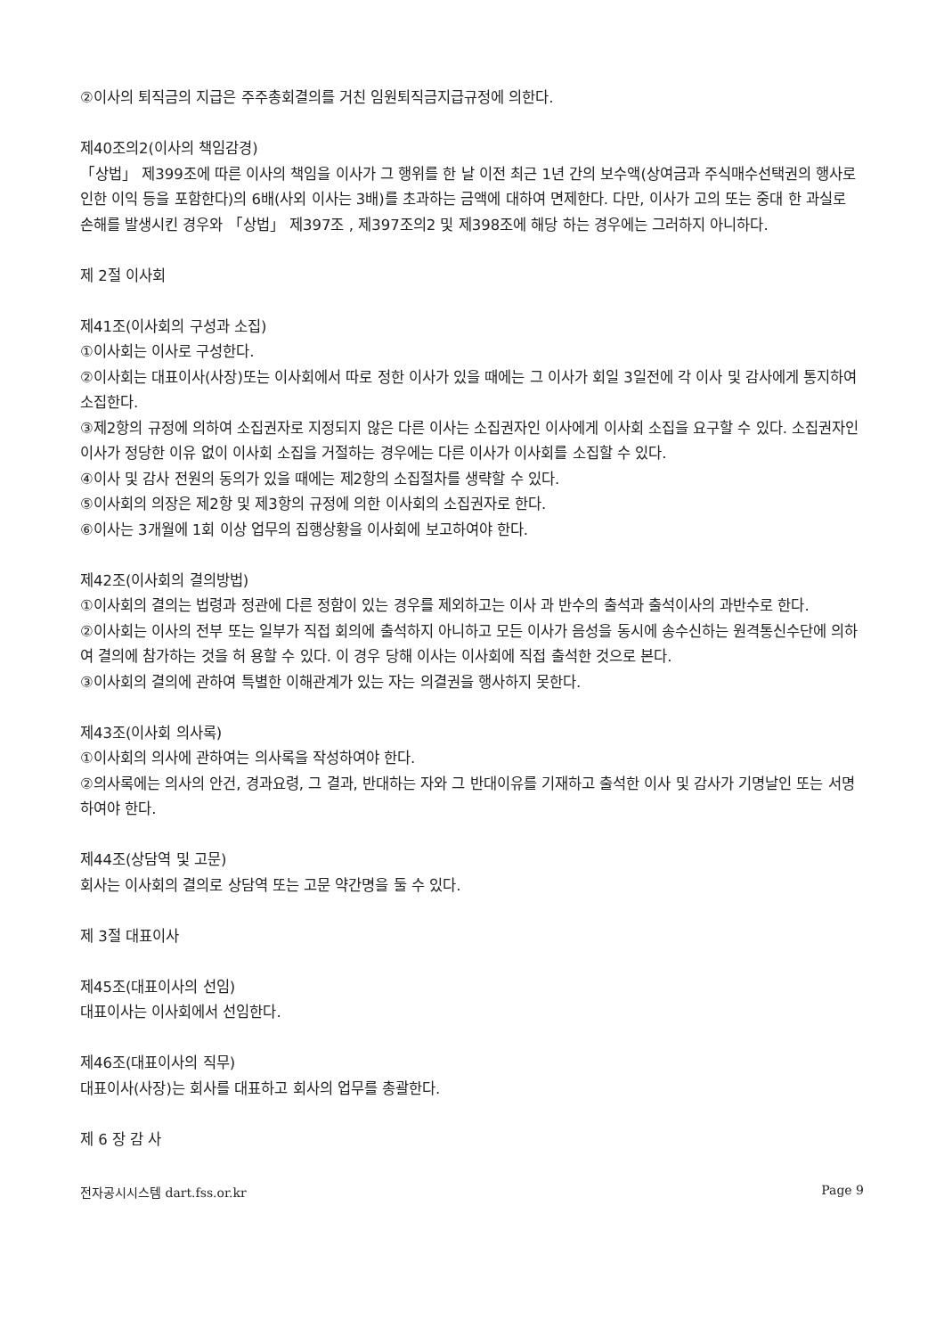②이사의 퇴직금의 지급은 주주총회결의를 거친 임원퇴직금지급규정에 의한다.
제40조의2(이사의 책임감경)
「상법」 제399조에 따른 이사의 책임을 이사가 그 행위를 한 날 이전 최근 1년 간의 보수액(상여금과 주식매수선택권의 행사로 인한 이익 등을 포함한다)의 6배(사외 이사는 3배)를 초과하는 금액에 대하여 면제한다. 다만, 이사가 고의 또는 중대 한 과실로 손해를 발생시킨 경우와 「상법」 제397조 , 제397조의2 및 제398조에 해당 하는 경우에는 그러하지 아니하다.
제 2절 이사회
제41조(이사회의 구성과 소집)
①이사회는 이사로 구성한다.
②이사회는 대표이사(사장)또는 이사회에서 따로 정한 이사가 있을 때에는 그 이사가 회일 3일전에 각 이사 및 감사에게 통지하여 소집한다.
③제2항의 규정에 의하여 소집권자로 지정되지 않은 다른 이사는 소집권자인 이사에게 이사회 소집을 요구할 수 있다. 소집권자인 이사가 정당한 이유 없이 이사회 소집을 거절하는 경우에는 다른 이사가 이사회를 소집할 수 있다.
④이사 및 감사 전원의 동의가 있을 때에는 제2항의 소집절차를 생략할 수 있다.
⑤이사회의 의장은 제2항 및 제3항의 규정에 의한 이사회의 소집권자로 한다.
⑥이사는 3개월에 1회 이상 업무의 집행상황을 이사회에 보고하여야 한다.
제42조(이사회의 결의방법)
①이사회의 결의는 법령과 정관에 다른 정함이 있는 경우를 제외하고는 이사 과 반수의 출석과 출석이사의 과반수로 한다.
②이사회는 이사의 전부 또는 일부가 직접 회의에 출석하지 아니하고 모든 이사가 음성을 동시에 송수신하는 원격통신수단에 의하여 결의에 참가하는 것을 허 용할 수 있다. 이 경우 당해 이사는 이사회에 직접 출석한 것으로 본다.
③이사회의 결의에 관하여 특별한 이해관계가 있는 자는 의결권을 행사하지 못한다.
제43조(이사회 의사록)
①이사회의 의사에 관하여는 의사록을 작성하여야 한다.
②의사록에는 의사의 안건, 경과요령, 그 결과, 반대하는 자와 그 반대이유를 기재하고 출석한 이사 및 감사가 기명날인 또는 서명하여야 한다.
제44조(상담역 및 고문)
회사는 이사회의 결의로 상담역 또는 고문 약간명을 둘 수 있다.
제 3절 대표이사
제45조(대표이사의 선임)
대표이사는 이사회에서 선임한다.
제46조(대표이사의 직무)
대표이사(사장)는 회사를 대표하고 회사의 업무를 총괄한다.
제 6 장 감 사
전자공시시스템 dart.fss.or.kr Page 9